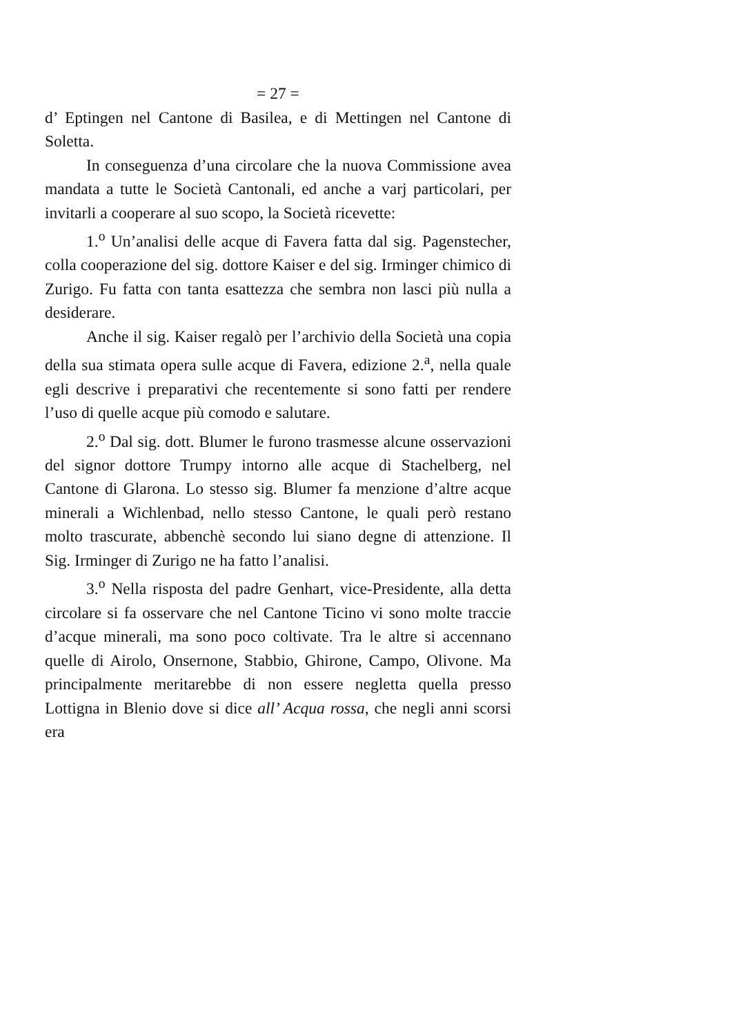= 27 =
d’ Eptingen nel Cantone di Basilea, e di Mettingen nel Cantone di Soletta.
In conseguenza d’una circolare che la nuova Commissione avea mandata a tutte le Società Cantonali, ed anche a varj particolari, per invitarli a cooperare al suo scopo, la Società ricevette:
1.<sup>o</sup> Un’analisi delle acque di Favera fatta dal sig. Pagenstecher, colla cooperazione del sig. dottore Kaiser e del sig. Irminger chimico di Zurigo. Fu fatta con tanta esattezza che sembra non lasci più nulla a desiderare.
Anche il sig. Kaiser regalò per l’archivio della Società una copia della sua stimata opera sulle acque di Favera, edizione 2.<sup>a</sup>, nella quale egli descrive i preparativi che recentemente si sono fatti per rendere l’uso di quelle acque più comodo e salutare.
2.<sup>o</sup> Dal sig. dott. Blumer le furono trasmesse alcune osservazioni del signor dottore Trumpy intorno alle acque di Stachelberg, nel Cantone di Glarona. Lo stesso sig. Blumer fa menzione d’altre acque minerali a Wichlenbad, nello stesso Cantone, le quali però restano molto trascurate, abbenchè secondo lui siano degne di attenzione. Il Sig. Irminger di Zurigo ne ha fatto l’analisi.
3.<sup>o</sup> Nella risposta del padre Genhart, vice-Presidente, alla detta circolare si fa osservare che nel Cantone Ticino vi sono molte traccie d’acque minerali, ma sono poco coltivate. Tra le altre si accennano quelle di Airolo, Onsernone, Stabbio, Ghirone, Campo, Olivone. Ma principalmente meritarebbe di non essere negletta quella presso Lottigna in Blenio dove si dice all’ Acqua rossa, che negli anni scorsi era